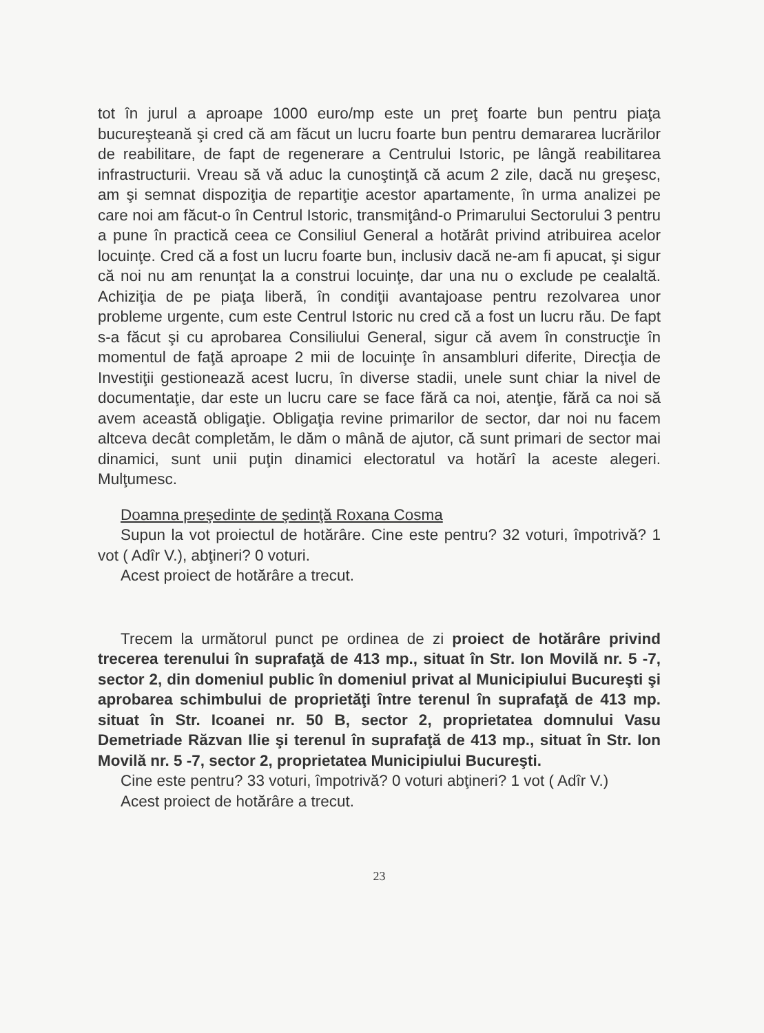tot în jurul a aproape 1000 euro/mp este un preţ foarte bun pentru piaţa bucureşteană şi cred că am făcut un lucru foarte bun pentru demararea lucrărilor de reabilitare, de fapt de regenerare a Centrului Istoric, pe lângă reabilitarea infrastructurii. Vreau să vă aduc la cunoştinţă că acum 2 zile, dacă nu greşesc, am şi semnat dispoziţia de repartiţie acestor apartamente, în urma analizei pe care noi am făcut-o în Centrul Istoric, transmiţând-o Primarului Sectorului 3 pentru a pune în practică ceea ce Consiliul General a hotărât privind atribuirea acelor locuinţe. Cred că a fost un lucru foarte bun, inclusiv dacă ne-am fi apucat, şi sigur că noi nu am renunţat la a construi locuinţe, dar una nu o exclude pe cealaltă. Achiziţia de pe piaţa liberă, în condiţii avantajoase pentru rezolvarea unor probleme urgente, cum este Centrul Istoric nu cred că a fost un lucru rău. De fapt s-a făcut şi cu aprobarea Consiliului General, sigur că avem în construcţie în momentul de faţă aproape 2 mii de locuinţe în ansambluri diferite, Direcţia de Investiţii gestionează acest lucru, în diverse stadii, unele sunt chiar la nivel de documentaţie, dar este un lucru care se face fără ca noi, atenţie, fără ca noi să avem această obligaţie. Obligaţia revine primarilor de sector, dar noi nu facem altceva decât completăm, le dăm o mână de ajutor, că sunt primari de sector mai dinamici, sunt unii puţin dinamici electoratul va hotărî la aceste alegeri. Mulţumesc.
Doamna preşedinte de şedinţă Roxana Cosma
Supun la vot proiectul de hotărâre. Cine este pentru? 32 voturi, împotrivă? 1 vot ( Adîr V.), abţineri? 0 voturi.
Acest proiect de hotărâre a trecut.
Trecem la următorul punct pe ordinea de zi proiect de hotărâre privind trecerea terenului în suprafaţă de 413 mp., situat în Str. Ion Movilă nr. 5 -7, sector 2, din domeniul public în domeniul privat al Municipiului Bucureşti şi aprobarea schimbului de proprietăţi între terenul în suprafaţă de 413 mp. situat în Str. Icoanei nr. 50 B, sector 2, proprietatea domnului Vasu Demetriade Răzvan Ilie şi terenul în suprafaţă de 413 mp., situat în Str. Ion Movilă nr. 5 -7, sector 2, proprietatea Municipiului Bucureşti.
Cine este pentru? 33 voturi, împotrivă? 0 voturi abţineri? 1 vot ( Adîr V.)
Acest proiect de hotărâre a trecut.
23